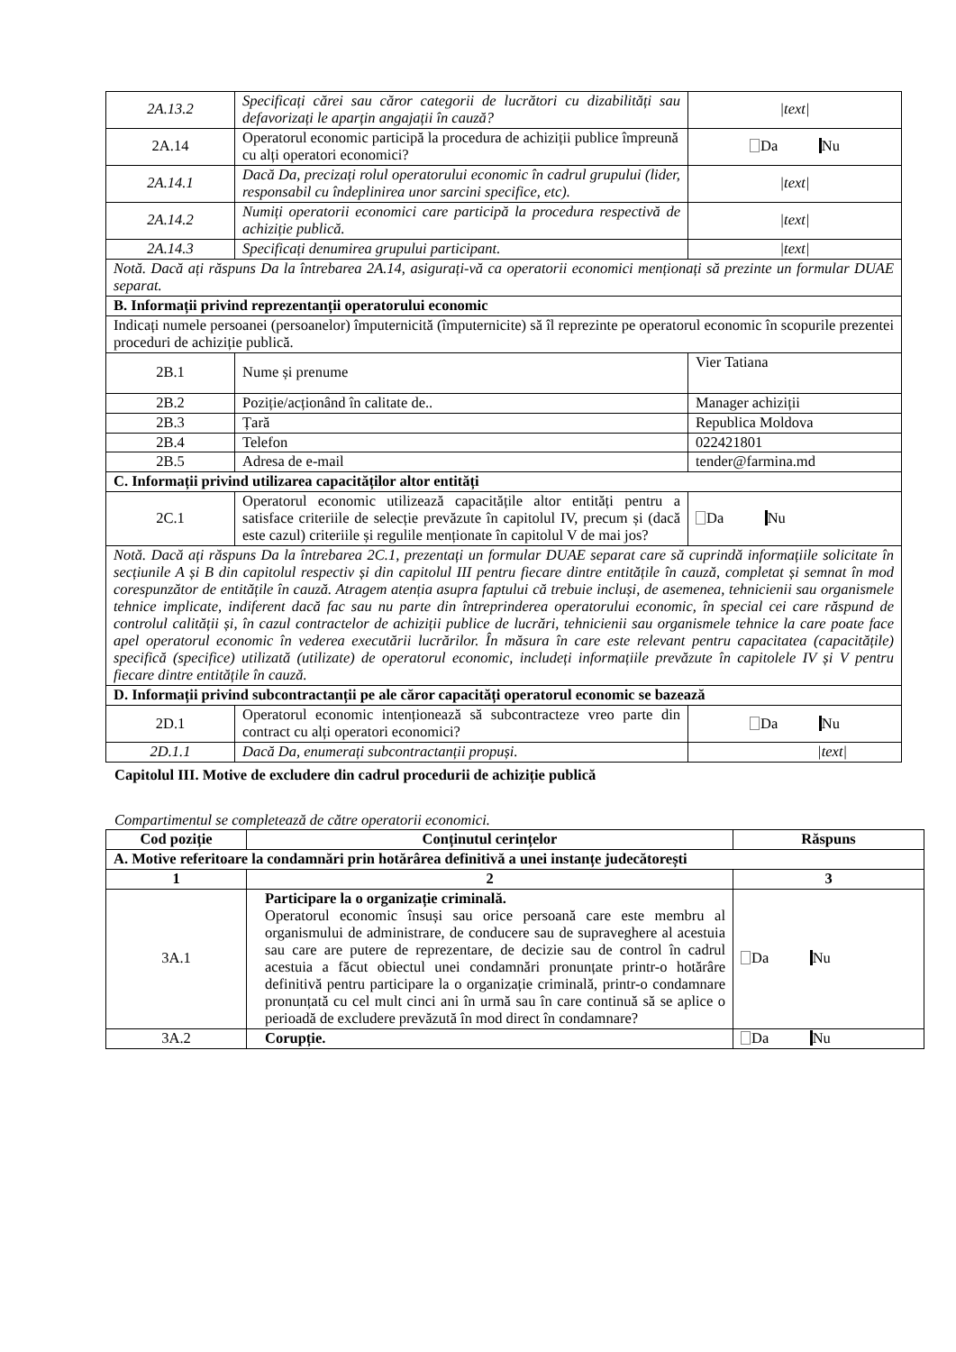| 2A.13.2 | Specificați cărei sau căror categorii de lucrători cu dizabilități sau defavorizați le aparțin angajații în cauză? | /text/ |
| 2A.14 | Operatorul economic participă la procedura de achiziții publice împreună cu alți operatori economici? | Da Nu |
| 2A.14.1 | Dacă Da, precizați rolul operatorului economic în cadrul grupului (lider, responsabil cu îndeplinirea unor sarcini specifice, etc). | /text/ |
| 2A.14.2 | Numiți operatorii economici care participă la procedura respectivă de achiziție publică. | /text/ |
| 2A.14.3 | Specificați denumirea grupului participant. | /text/ |
| Notă. Dacă ați răspuns Da la întrebarea 2A.14, asigurați-vă ca operatorii economici menționați să prezinte un formular DUAE separat. | | |
| B. Informații privind reprezentanții operatorului economic | | |
| Indicați numele persoanei (persoanelor) împuternicită (împuternicite) să îl reprezinte pe operatorul economic în scopurile prezentei proceduri de achiziție publică. | | |
| 2B.1 | Nume și prenume | Vier Tatiana |
| 2B.2 | Poziție/acționând în calitate de.. | Manager achiziții |
| 2B.3 | Țară | Republica Moldova |
| 2B.4 | Telefon | 022421801 |
| 2B.5 | Adresa de e-mail | tender@farmina.md |
| C. Informații privind utilizarea capacităților altor entități | | |
| 2C.1 | Operatorul economic utilizează capacitățile altor entități pentru a satisface criteriile de selecție prevăzute în capitolul IV, precum și (dacă este cazul) criteriile și regulile menționate în capitolul V de mai jos? | Da Nu |
| Notă. Dacă ați răspuns Da la întrebarea 2C.1, prezentați un formular DUAE separat care să cuprindă informațiile solicitate în secțiunile A și B din capitolul respectiv și din capitolul III pentru fiecare dintre entitățile în cauză, completat și semnat în mod corespunzător de entitățile în cauză. Atragem atenția asupra faptului că trebuie incluși, de asemenea, tehnicienii sau organismele tehnice implicate, indiferent dacă fac sau nu parte din întreprinderea operatorului economic, în special cei care răspund de controlul calității și, în cazul contractelor de achiziții publice de lucrări, tehnicienii sau organismele tehnice la care poate face apel operatorul economic în vederea executării lucrărilor. În măsura în care este relevant pentru capacitatea (capacitățile) specifică (specifice) utilizată (utilizate) de operatorul economic, includeți informațiile prevăzute în capitolele IV și V pentru fiecare dintre entitățile în cauză. | | |
| D. Informații privind subcontractanții pe ale căror capacități operatorul economic se bazează | | |
| 2D.1 | Operatorul economic intenționează să subcontracteze vreo parte din contract cu alți operatori economici? | Da Nu |
| 2D.1.1 | Dacă Da, enumerați subcontractanții propuși. | /text/ |
Capitolul III. Motive de excludere din cadrul procedurii de achiziție publică
Compartimentul se completează de către operatorii economici.
| Cod poziție | Conținutul cerințelor | Răspuns |
| --- | --- | --- |
| A. Motive referitoare la condamnări prin hotărârea definitivă a unei instanțe judecătorești | | |
| 1 | 2 | 3 |
| 3A.1 | Participare la o organizație criminală. Operatorul economic însuși sau orice persoană care este membru al organismului de administrare, de conducere sau de supraveghere al acestuia sau care are putere de reprezentare, de decizie sau de control în cadrul acestuia a făcut obiectul unei condamnări pronunțate printr-o hotărâre definitivă pentru participare la o organizație criminală, printr-o condamnare pronunțată cu cel mult cinci ani în urmă sau în care continuă să se aplice o perioadă de excludere prevăzută în mod direct în condamnare? | Da Nu |
| 3A.2 | Corupție. | Da Nu |